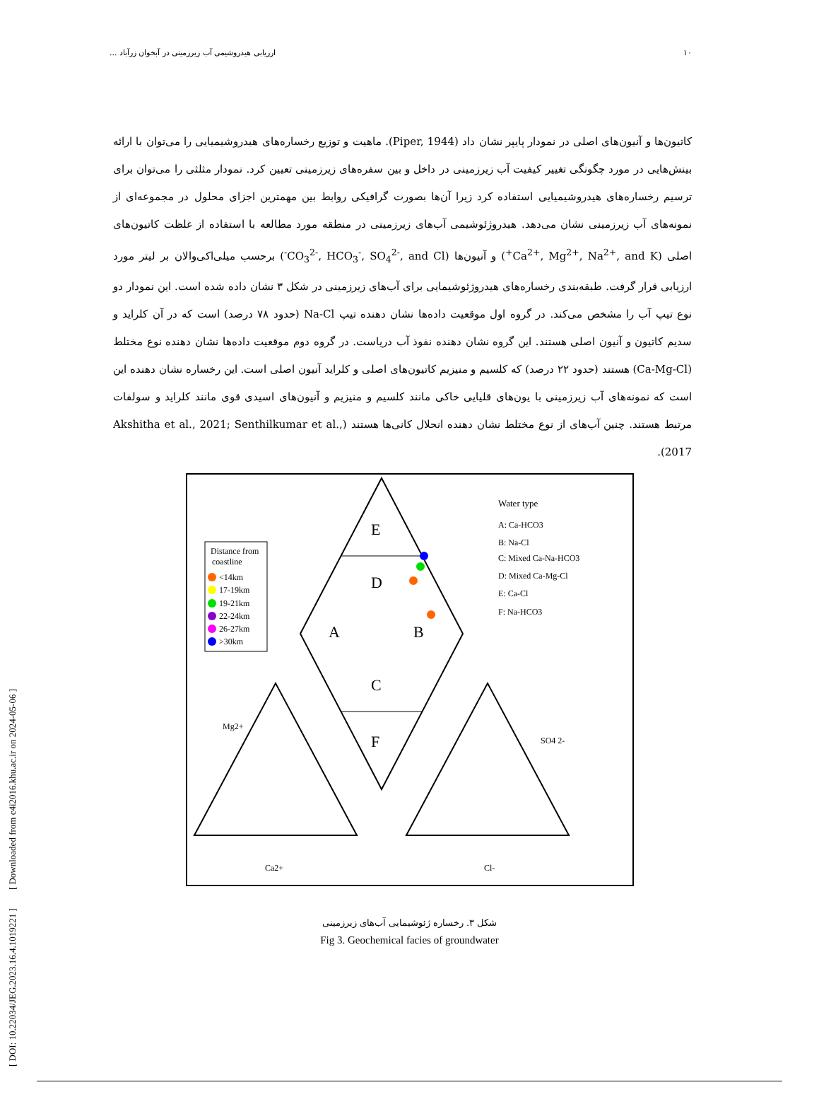[ DOI: 10.22034/JEG.2023.16.4.1019221 ] [ Downloaded from c4i2016.khu.ac.ir on 2024-05-06 ]
۱۰ ارزیابی هیدروشیمی آب زیرزمینی در آبخوان زرآباد ...
کاتیون‌ها و آنیون‌های اصلی در نمودار پایپر نشان داد (Piper, 1944). ماهیت و توزیع رخساره‌های هیدروشیمیایی را می‌توان با ارائه بینش‌هایی در مورد چگونگی تغییر کیفیت آب زیرزمینی در داخل و بین سفره‌های زیرزمینی تعیین کرد. نمودار مثلثی را می‌توان برای ترسیم رخساره‌های هیدروشیمیایی استفاده کرد زیرا آن‌ها بصورت گرافیکی روابط بین مهمترین اجزای محلول در مجموعه‌ای از نمونه‌های آب زیرزمینی نشان می‌دهد. هیدروژئوشیمی آب‌های زیرزمینی در منطقه مورد مطالعه با استفاده از غلظت کاتیون‌های اصلی (Ca<sup>2+</sup>, Mg<sup>2+</sup>, Na<sup>2+</sup>, and K<sup>+</sup>) و آنیون‌ها (CO<sub>3</sub><sup>2-</sup>, HCO<sub>3</sub><sup>-</sup>, SO<sub>4</sub><sup>2-</sup>, and Cl<sup>-</sup>) برحسب میلی‌اکی‌والان بر لیتر مورد ارزیابی قرار گرفت. طبقه‌بندی رخساره‌های هیدروژئوشیمایی برای آب‌های زیرزمینی در شکل ۳ نشان داده شده است. این نمودار دو نوع تیپ آب را مشخص می‌کند. در گروه اول موقعیت داده‌ها نشان دهنده تیپ Na-Cl (حدود ۷۸ درصد) است که در آن کلراید و سدیم کاتیون و آنیون اصلی هستند. این گروه نشان دهنده نفوذ آب دریاست. در گروه دوم موقعیت داده‌ها نشان دهنده نوع مختلط (Ca-Mg-Cl) هستند (حدود ۲۲ درصد) که کلسیم و منیزیم کاتیون‌های اصلی و کلراید آنیون اصلی است. این رخساره نشان دهنده این است که نمونه‌های آب زیرزمینی با یون‌های قلیایی خاکی مانند کلسیم و منیزیم و آنیون‌های اسیدی قوی مانند کلراید و سولفات مرتبط هستند. چنین آب‌های از نوع مختلط نشان دهنده انحلال کانی‌ها هستند (Akshitha et al., 2021; Senthilkumar et al., 2017).
E
D
A
B
C
F
Distance from
coastline
<14km
17-19km
19-21km
22-24km
26-27km
>30km
Water type
A: Ca-HCO3
B: Na-Cl
C: Mixed Ca-Na-HCO3
D: Mixed Ca-Mg-Cl
E: Ca-Cl
F: Na-HCO3
Ca2+
Cl-
Mg2+
SO4 2-
شکل ۳. رخساره ژئوشیمایی آب‌های زیرزمینی
Fig 3. Geochemical facies of groundwater